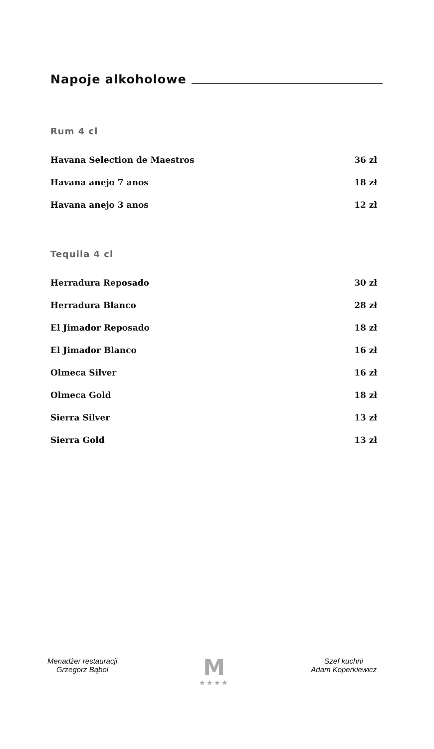Napoje alkoholowe
Rum 4 cl
| Havana Selection de Maestros | 36 zł |
| Havana anejo 7 anos | 18 zł |
| Havana anejo 3 anos | 12 zł |
Tequila 4 cl
| Herradura Reposado | 30 zł |
| Herradura Blanco | 28 zł |
| El Jimador Reposado | 18 zł |
| El Jimador Blanco | 16 zł |
| Olmeca Silver | 16 zł |
| Olmeca Gold | 18 zł |
| Sierra Silver | 13 zł |
| Sierra Gold | 13 zł |
Menadżer restauracji
Grzegorz Bąbol
M
★★★★
Szef kuchni
Adam Koperkiewicz